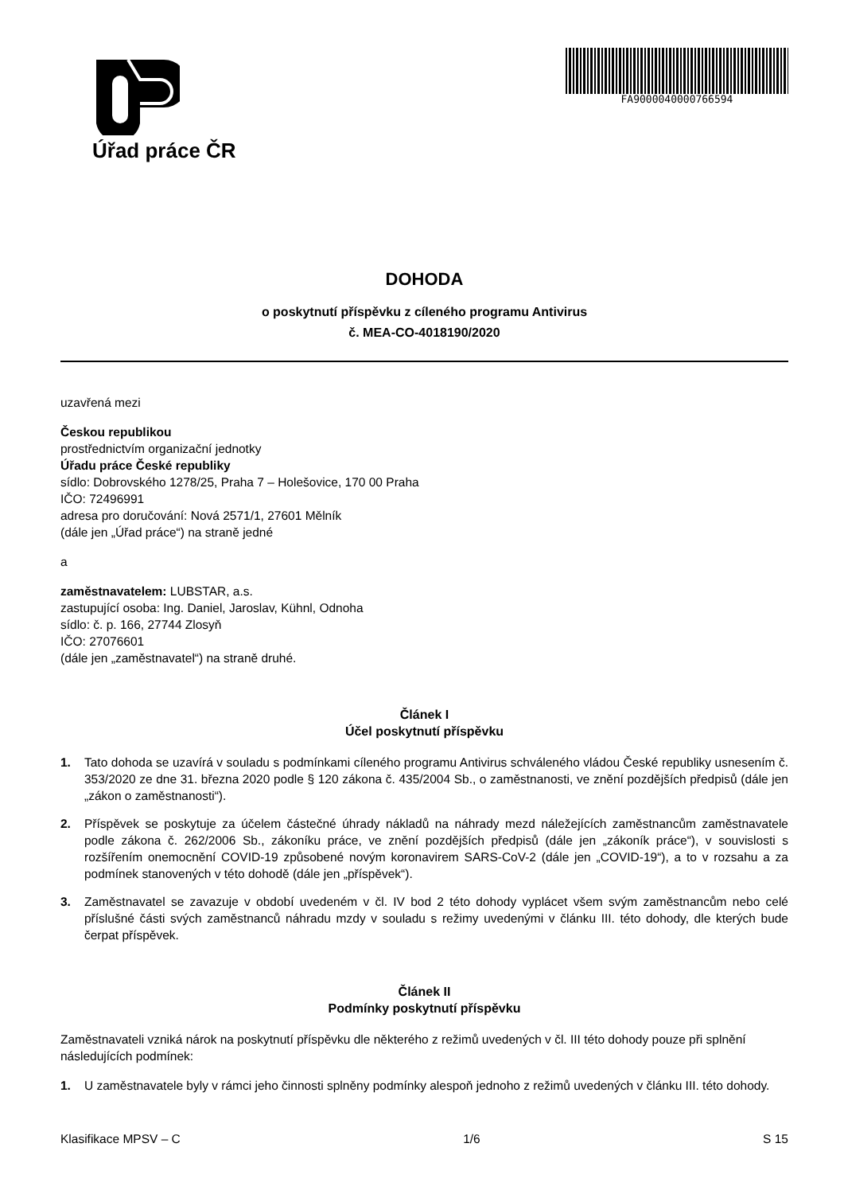Úřad práce ČR
FA9000040000766594
DOHODA
o poskytnutí příspěvku z cíleného programu Antivirus
č. MEA-CO-4018190/2020
uzavřená mezi
Českou republikou
prostřednictvím organizační jednotky
Úřadu práce České republiky
sídlo: Dobrovského 1278/25, Praha 7 – Holešovice, 170 00 Praha
IČO: 72496991
adresa pro doručování: Nová 2571/1, 27601 Mělník
(dále jen „Úřad práce“) na straně jedné
a
zaměstnavatelem: LUBSTAR, a.s.
zastupující osoba: Ing. Daniel, Jaroslav, Kühnl, Odnoha
sídlo: č. p. 166, 27744 Zlosyň
IČO: 27076601
(dále jen „zaměstnavatel“) na straně druhé.
Článek I
Účel poskytnutí příspěvku
1. Tato dohoda se uzavírá v souladu s podmínkami cíleného programu Antivirus schváleného vládou České republiky usnesením č. 353/2020 ze dne 31. března 2020 podle § 120 zákona č. 435/2004 Sb., o zaměstnanosti, ve znění pozdějších předpisů (dále jen „zákon o zaměstnanosti“).
2. Příspěvek se poskytuje za účelem částečné úhrady nákladů na náhrady mezd náležejících zaměstnancům zaměstnavatele podle zákona č. 262/2006 Sb., zákoníku práce, ve znění pozdějších předpisů (dále jen „zákoník práce“), v souvislosti s rozšířením onemocnění COVID-19 způsobené novým koronavirem SARS-CoV-2 (dále jen „COVID-19“), a to v rozsahu a za podmínek stanovených v této dohodě (dále jen „příspěvek“).
3. Zaměstnavatel se zavazuje v období uvedeném v čl. IV bod 2 této dohody vyplácet všem svým zaměstnancům nebo celé příslušné části svých zaměstnanců náhradu mzdy v souladu s režimy uvedenými v článku III. této dohody, dle kterých bude čerpat příspěvek.
Článek II
Podmínky poskytnutí příspěvku
Zaměstnavateli vzniká nárok na poskytnutí příspěvku dle některého z režimů uvedených v čl. III této dohody pouze při splnění následujících podmínek:
1. U zaměstnavatele byly v rámci jeho činnosti splněny podmínky alespoň jednoho z režimů uvedených v článku III. této dohody.
Klasifikace MPSV – C 1/6 S 15